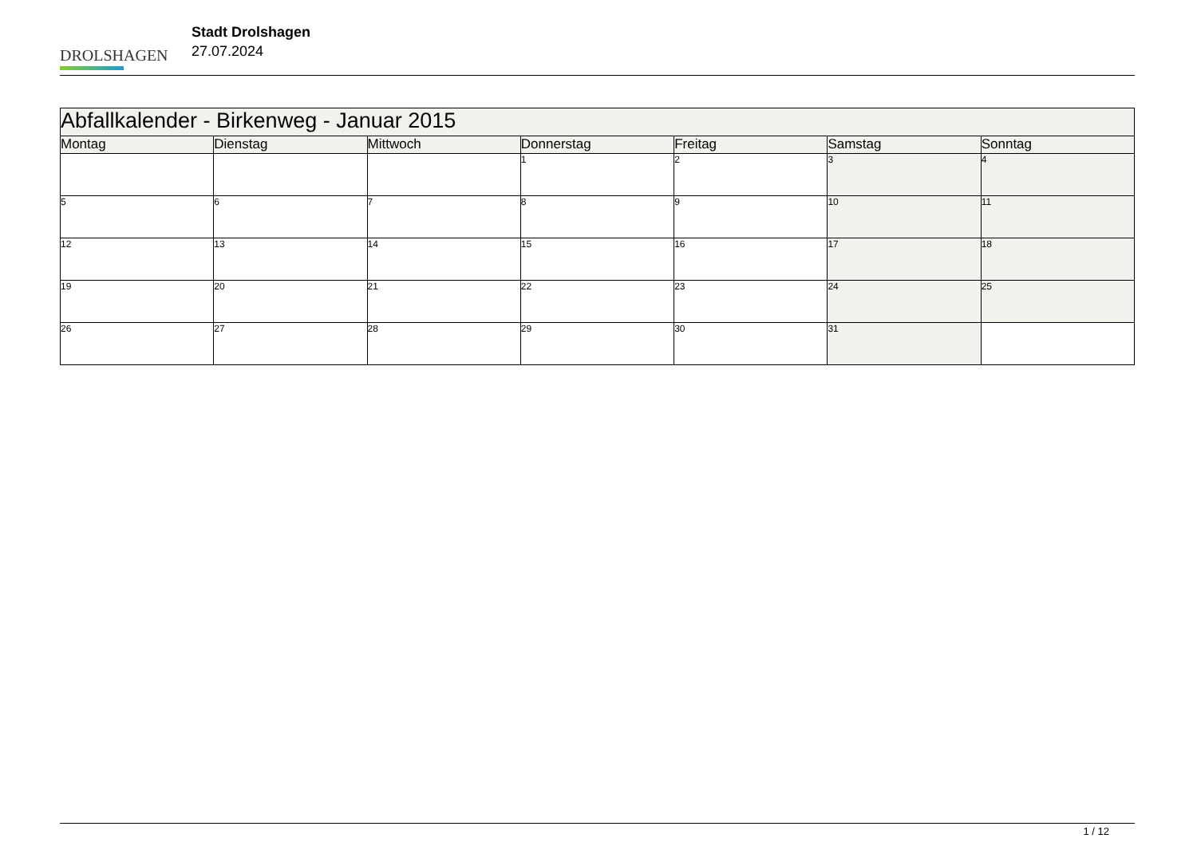DROLSHAGEN
Stadt Drolshagen
27.07.2024
| Abfallkalender - Birkenweg - Januar 2015 | | | | | | |
| Montag | Dienstag | Mittwoch | Donnerstag | Freitag | Samstag | Sonntag |
| | | | 1 | 2 | 3 | 4 |
| 5 | 6 | 7 | 8 | 9 | 10 | 11 |
| 12 | 13 | 14 | 15 | 16 | 17 | 18 |
| 19 | 20 | 21 | 22 | 23 | 24 | 25 |
| 26 | 27 | 28 | 29 | 30 | 31 | |
1 / 12